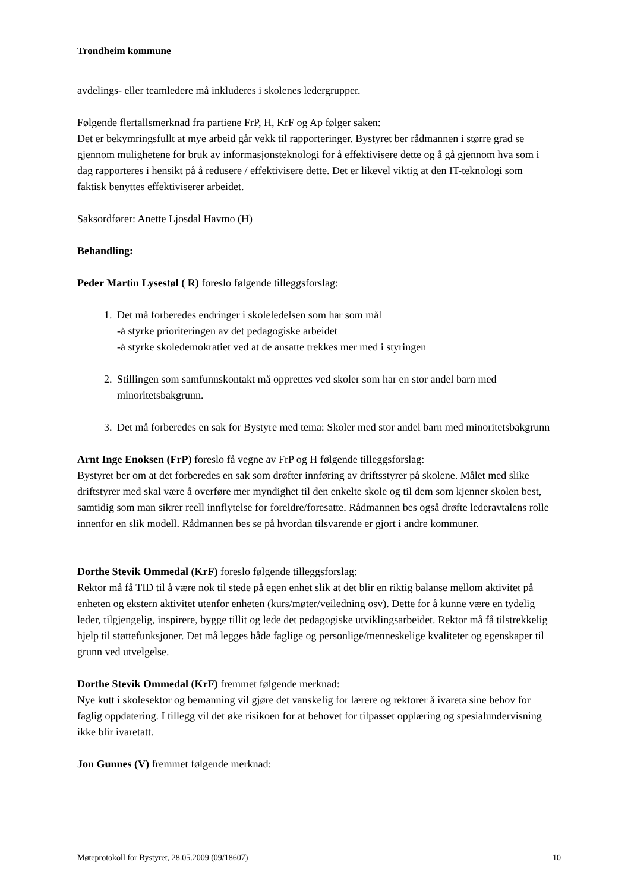Trondheim kommune
avdelings- eller teamledere må inkluderes i skolenes ledergrupper.
Følgende flertallsmerknad fra partiene FrP, H, KrF og Ap følger saken:
Det er bekymringsfullt at mye arbeid går vekk til rapporteringer. Bystyret ber rådmannen i større grad se gjennom mulighetene for bruk av informasjonsteknologi for å effektivisere dette og å gå gjennom hva som i dag rapporteres i hensikt på å redusere / effektivisere dette. Det er likevel viktig at den IT-teknologi som faktisk benyttes effektiviserer arbeidet.
Saksordfører: Anette Ljosdal Havmo (H)
Behandling:
Peder Martin Lysestøl ( R) foreslo følgende tilleggsforslag:
1. Det må forberedes endringer i skoleledelsen som har som mål
-å styrke prioriteringen av det pedagogiske arbeidet
-å styrke skoledemokratiet ved at de ansatte trekkes mer med i styringen
2. Stillingen som samfunnskontakt må opprettes ved skoler som har en stor andel barn med minoritetsbakgrunn.
3. Det må forberedes en sak for Bystyre med tema: Skoler med stor andel barn med minoritetsbakgrunn
Arnt Inge Enoksen (FrP) foreslo få vegne av FrP og H følgende tilleggsforslag:
Bystyret ber om at det forberedes en sak som drøfter innføring av driftsstyrer på skolene. Målet med slike driftstyrer med skal være å overføre mer myndighet til den enkelte skole og til dem som kjenner skolen best, samtidig som man sikrer reell innflytelse for foreldre/foresatte. Rådmannen bes også drøfte lederavtalens rolle innenfor en slik modell. Rådmannen bes se på hvordan tilsvarende er gjort i andre kommuner.
Dorthe Stevik Ommedal (KrF) foreslo følgende tilleggsforslag:
Rektor må få TID til å være nok til stede på egen enhet slik at det blir en riktig balanse mellom aktivitet på enheten og ekstern aktivitet utenfor enheten (kurs/møter/veiledning osv). Dette for å kunne være en tydelig leder, tilgjengelig, inspirere, bygge tillit og lede det pedagogiske utviklingsarbeidet. Rektor må få tilstrekkelig hjelp til støttefunksjoner. Det må legges både faglige og personlige/menneskelige kvaliteter og egenskaper til grunn ved utvelgelse.
Dorthe Stevik Ommedal (KrF) fremmet følgende merknad:
Nye kutt i skolesektor og bemanning vil gjøre det vanskelig for lærere og rektorer å ivareta sine behov for faglig oppdatering. I tillegg vil det øke risikoen for at behovet for tilpasset opplæring og spesialundervisning ikke blir ivaretatt.
Jon Gunnes (V) fremmet følgende merknad:
Møteprotokoll for Bystyret, 28.05.2009 (09/18607) 10